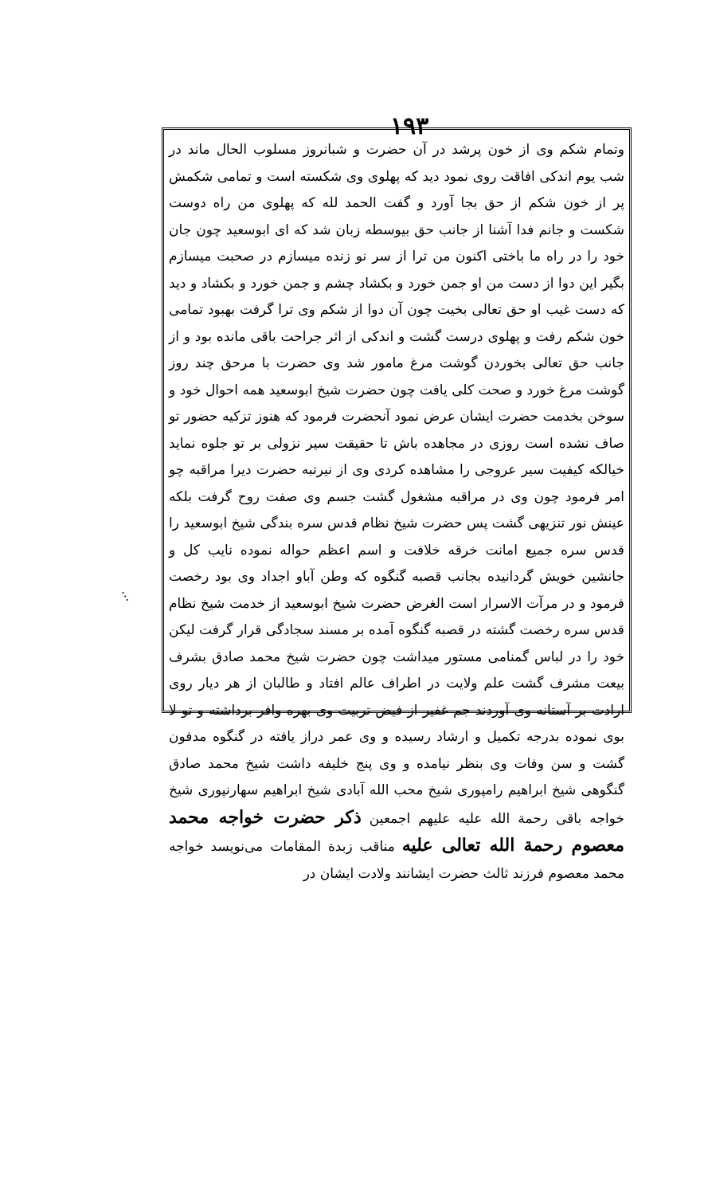۱۹۳
وتمام شکم وی از خون پرشد در آن حضرت و شبانروز مسلوب الحال ماند در شب یوم اندکی افاقت روی نمود دید که پهلوی وی شکسته است و تمامی شکمش پر از خون شکم از حق بجا آورد و گفت الحمد لله که پهلوی من راه دوست شکست و جانم فدا آشنا از جانب حق بیوسطه زبان شد که ای ابوسعید چون جان خود را در راه ما باختی اکنون من ترا از سر نو زنده میسازم در صحبت میسازم بگیر این دوا از دست من او جمن خورد و بکشاد چشم و جمن خورد و بکشاد و دید که دست غیب او حق تعالی بخیت چون آن دوا از شکم وی ترا گرفت بهبود تمامی خون شکم رفت و پهلوی درست گشت و اندکی از اثر جراحت باقی مانده بود و از جانب حق تعالی بخوردن گوشت مرغ مامور شد وی حضرت با مرحق چند روز گوشت مرغ خورد و صحت کلی یافت چون حضرت شیخ ابوسعید همه احوال خود و سوخن بخدمت حضرت ایشان عرض نمود آنحضرت فرمود که هنوز تزکیه حضور تو صاف نشده است روزی در مجاهده باش تا حقیقت سیر نزولی بر تو جلوه نماید خیالکه کیفیت سیر عروجی را مشاهده کردی وی از نیرتبه حضرت دیرا مراقبه چو امر فرمود چون وی در مراقبه مشغول گشت جسم وی صفت روح گرفت بلکه عینش نور تنزیهی گشت پس حضرت شیخ نظام قدس سره بندگی شیخ ابوسعید را قدس سره جمیع امانت خرقه خلافت و اسم اعظم حواله نموده نایب کل و جانشین خویش گردانیده بجانب قصبه گنگوه که وطن آباو اجداد وی بود رخصت فرمود و در مرآت الاسرار است الغرض حضرت شیخ ابوسعید از خدمت شیخ نظام قدس سره رخصت گشته در قصبه گنگوه آمده بر مسند سجادگی قرار گرفت لیکن خود را در لباس گمنامی مستور میداشت چون حضرت شیخ محمد صادق بشرف بیعت مشرف گشت علم ولایت در اطراف عالم افتاد و طالبان از هر دیار روی ارادت بر آستانه وی آوردند جم غفیر از فیض تربیت وی بهره وافر برداشته و تو لا بوی نموده بدرجه تکمیل و ارشاد رسیده و وی عمر دراز یافته در گنگوه مدفون گشت و سن وفات وی بنظر نیامده و وی پنج خلیفه داشت شیخ محمد صادق گنگوهی شیخ ابراهیم رامپوری شیخ محب الله آبادی شیخ ابراهیم سهارنپوری شیخ خواجه باقی رحمة الله علیه علیهم اجمعین ذکر حضرت خواجه محمد معصوم رحمة الله تعالی علیه مناقب زبدة المقامات می‌نویسد خواجه محمد معصوم فرزند ثالث حضرت ایشانند ولادت ایشان در
...